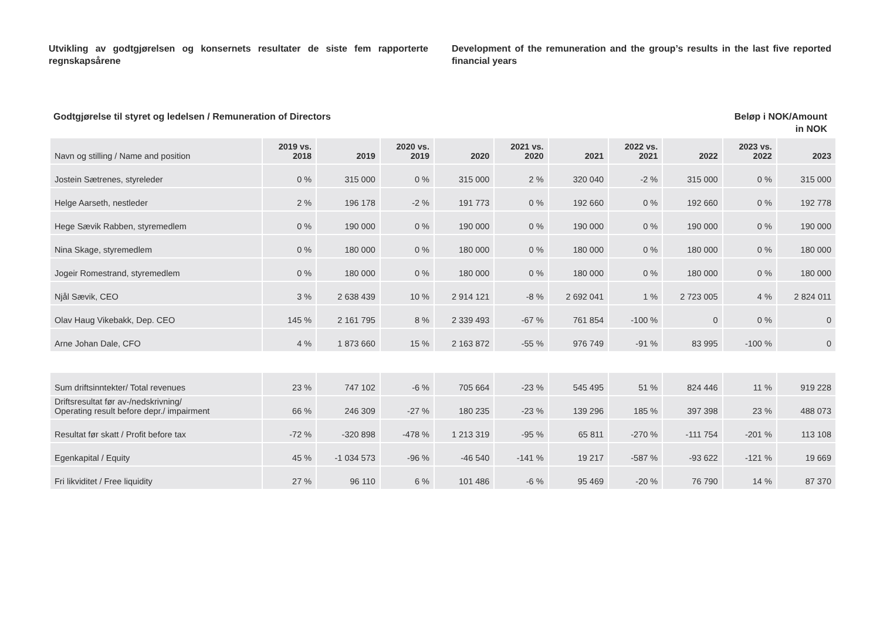Utvikling av godtgjørelsen og konsernets resultater de siste fem rapporterte regnskapsårene
Development of the remuneration and the group’s results in the last five reported financial years
Godtgjørelse til styret og ledelsen / Remuneration of Directors
Beløp i NOK/Amount
in NOK
| Navn og stilling / Name and position | 2019 vs. 2018 | 2019 | 2020 vs. 2019 | 2020 | 2021 vs. 2020 | 2021 | 2022 vs. 2021 | 2022 | 2023 vs. 2022 | 2023 |
| --- | --- | --- | --- | --- | --- | --- | --- | --- | --- | --- |
| Jostein Sætrenes, styreleder | 0 % | 315 000 | 0 % | 315 000 | 2 % | 320 040 | -2 % | 315 000 | 0 % | 315 000 |
| Helge Aarseth, nestleder | 2 % | 196 178 | -2 % | 191 773 | 0 % | 192 660 | 0 % | 192 660 | 0 % | 192 778 |
| Hege Sævik Rabben, styremedlem | 0 % | 190 000 | 0 % | 190 000 | 0 % | 190 000 | 0 % | 190 000 | 0 % | 190 000 |
| Nina Skage, styremedlem | 0 % | 180 000 | 0 % | 180 000 | 0 % | 180 000 | 0 % | 180 000 | 0 % | 180 000 |
| Jogeir Romestrand, styremedlem | 0 % | 180 000 | 0 % | 180 000 | 0 % | 180 000 | 0 % | 180 000 | 0 % | 180 000 |
| Njål Sævik, CEO | 3 % | 2 638 439 | 10 % | 2 914 121 | -8 % | 2 692 041 | 1 % | 2 723 005 | 4 % | 2 824 011 |
| Olav Haug Vikebakk, Dep. CEO | 145 % | 2 161 795 | 8 % | 2 339 493 | -67 % | 761 854 | -100 % | 0 | 0 % | 0 |
| Arne Johan Dale, CFO | 4 % | 1 873 660 | 15 % | 2 163 872 | -55 % | 976 749 | -91 % | 83 995 | -100 % | 0 |
| Sum driftsinntekter/ Total revenues | 23 % | 747 102 | -6 % | 705 664 | -23 % | 545 495 | 51 % | 824 446 | 11 % | 919 228 |
| Driftsresultat før av-/nedskrivning/ Operating result before depr./ impairment | 66 % | 246 309 | -27 % | 180 235 | -23 % | 139 296 | 185 % | 397 398 | 23 % | 488 073 |
| Resultat før skatt / Profit before tax | -72 % | -320 898 | -478 % | 1 213 319 | -95 % | 65 811 | -270 % | -111 754 | -201 % | 113 108 |
| Egenkapital / Equity | 45 % | -1 034 573 | -96 % | -46 540 | -141 % | 19 217 | -587 % | -93 622 | -121 % | 19 669 |
| Fri likviditet / Free liquidity | 27 % | 96 110 | 6 % | 101 486 | -6 % | 95 469 | -20 % | 76 790 | 14 % | 87 370 |